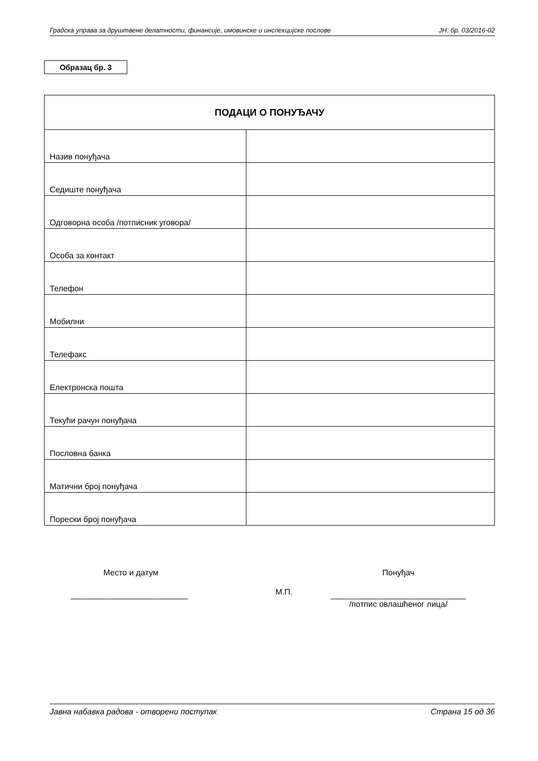Градска управа за друштвене делатности, финансије, имовинске и инспекцијске послове ЈН: бр. 03/2016-02
Образац бр. 3
| ПОДАЦИ О ПОНУЂАЧУ | |
| --- | --- |
| Назив понуђача | |
| Седиште понуђача | |
| Одговорна особа /потписник уговора/ | |
| Особа за контакт | |
| Телефон | |
| Мобилни | |
| Телефакс | |
| Електронска пошта | |
| Текући рачун понуђача | |
| Пословна банка | |
| Матични број понуђача | |
| Порески број понуђача | |
Место и датум
__________________________
М.П.
Понуђач
______________________________
/потпис овлашћеног лица/
Јавна набавка радова - отворени поступак Страна 15 од 36